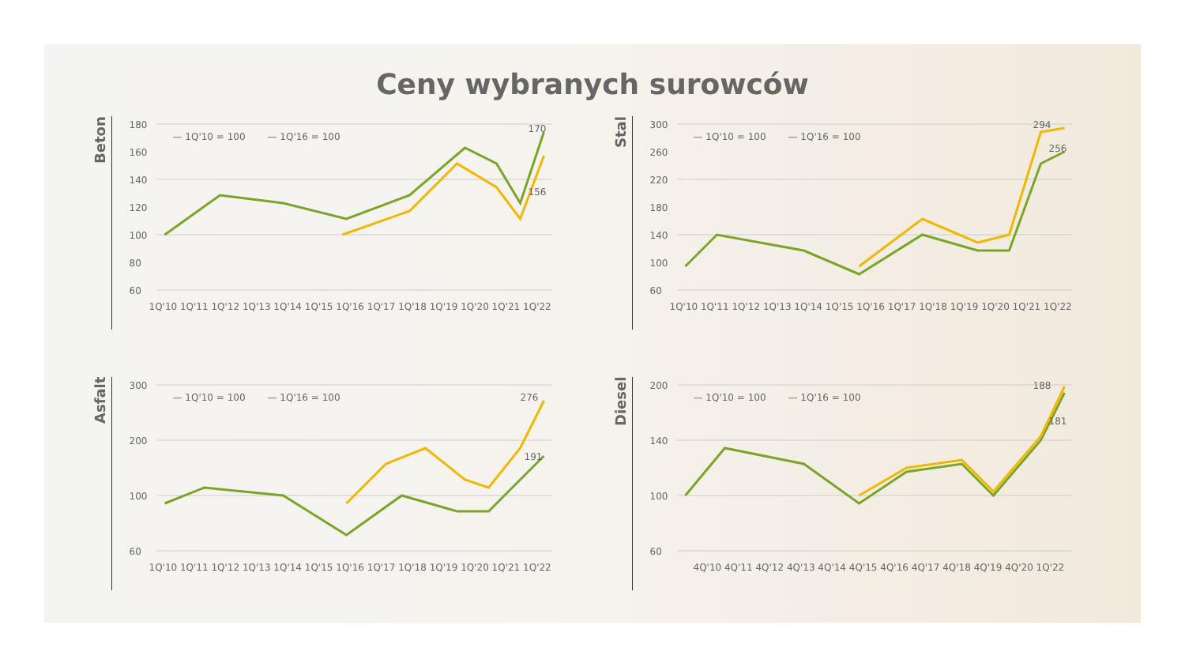Ceny wybranych surowców
Beton
180
160
140
120
100
80
60
1Q'10 1Q'11 1Q'12 1Q'13 1Q'14 1Q'15 1Q'16 1Q'17 1Q'18 1Q'19 1Q'20 1Q'21 1Q'22
— 1Q'10 = 100
— 1Q'16 = 100
170
156
Stal
300
260
220
180
140
100
60
1Q'10 1Q'11 1Q'12 1Q'13 1Q'14 1Q'15 1Q'16 1Q'17 1Q'18 1Q'19 1Q'20 1Q'21 1Q'22
— 1Q'10 = 100
— 1Q'16 = 100
294
256
Asfalt
300
200
100
60
1Q'10 1Q'11 1Q'12 1Q'13 1Q'14 1Q'15 1Q'16 1Q'17 1Q'18 1Q'19 1Q'20 1Q'21 1Q'22
— 1Q'10 = 100
— 1Q'16 = 100
276
191
Diesel
200
140
100
60
4Q'10 4Q'11 4Q'12 4Q'13 4Q'14 4Q'15 4Q'16 4Q'17 4Q'18 4Q'19 4Q'20 1Q'22
— 1Q'10 = 100
— 1Q'16 = 100
188
181